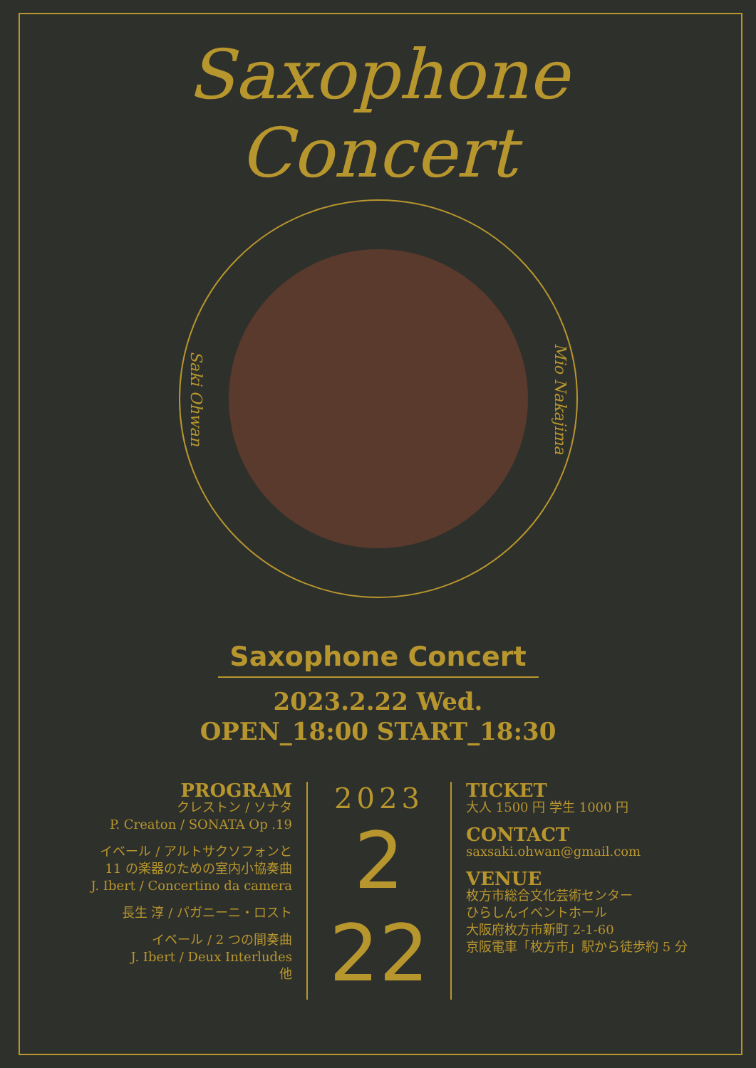Saxophone
Concert
Saki Ohwan
Mio Nakajima
Saxophone Concert
2023.2.22 Wed.
OPEN_18:00 START_18:30
PROGRAM
クレストン / ソナタ
P. Creaton / SONATA Op .19
イベール / アルトサクソフォンと
11 の楽器のための室内小協奏曲
J. Ibert / Concertino da camera
長生 淳 / パガニーニ・ロスト
イベール / 2 つの間奏曲
J. Ibert / Deux Interludes
他
2023
2
22
TICKET
大人 1500 円 学生 1000 円
CONTACT
saxsaki.ohwan@gmail.com
VENUE
枚方市総合文化芸術センター
ひらしんイベントホール
大阪府枚方市新町 2-1-60
京阪電車「枚方市」駅から徒歩約 5 分